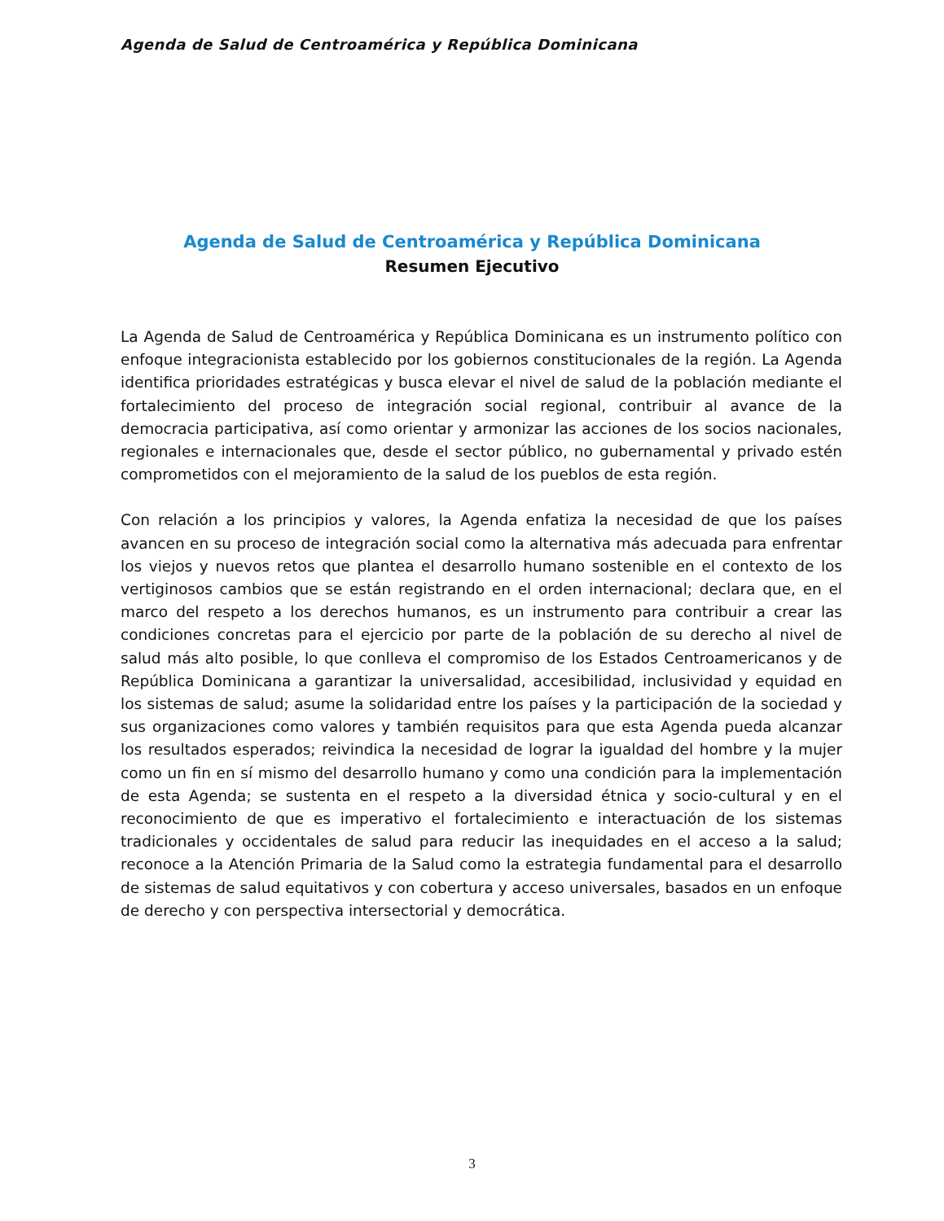Agenda de Salud de Centroamérica y República Dominicana
Agenda de Salud de Centroamérica y República Dominicana
Resumen Ejecutivo
La Agenda de Salud de Centroamérica y República Dominicana es un instrumento político con enfoque integracionista establecido por los gobiernos constitucionales de la región. La Agenda identifica prioridades estratégicas y busca elevar el nivel de salud de la población mediante el fortalecimiento del proceso de integración social regional, contribuir al avance de la democracia participativa, así como orientar y armonizar las acciones de los socios nacionales, regionales e internacionales que, desde el sector público, no gubernamental y privado estén comprometidos con el mejoramiento de la salud de los pueblos de esta región.
Con relación a los principios y valores, la Agenda enfatiza la necesidad de que los países avancen en su proceso de integración social como la alternativa más adecuada para enfrentar los viejos y nuevos retos que plantea el desarrollo humano sostenible en el contexto de los vertiginosos cambios que se están registrando en el orden internacional; declara que, en el marco del respeto a los derechos humanos, es un instrumento para contribuir a crear las condiciones concretas para el ejercicio por parte de la población de su derecho al nivel de salud más alto posible, lo que conlleva el compromiso de los Estados Centroamericanos y de República Dominicana a garantizar la universalidad, accesibilidad, inclusividad y equidad en los sistemas de salud; asume la solidaridad entre los países y la participación de la sociedad y sus organizaciones como valores y también requisitos para que esta Agenda pueda alcanzar los resultados esperados; reivindica la necesidad de lograr la igualdad del hombre y la mujer como un fin en sí mismo del desarrollo humano y como una condición para la implementación de esta Agenda; se sustenta en el respeto a la diversidad étnica y socio-cultural y en el reconocimiento de que es imperativo el fortalecimiento e interactuación de los sistemas tradicionales y occidentales de salud para reducir las inequidades en el acceso a la salud; reconoce a la Atención Primaria de la Salud como la estrategia fundamental para el desarrollo de sistemas de salud equitativos y con cobertura y acceso universales, basados en un enfoque de derecho y con perspectiva intersectorial y democrática.
3